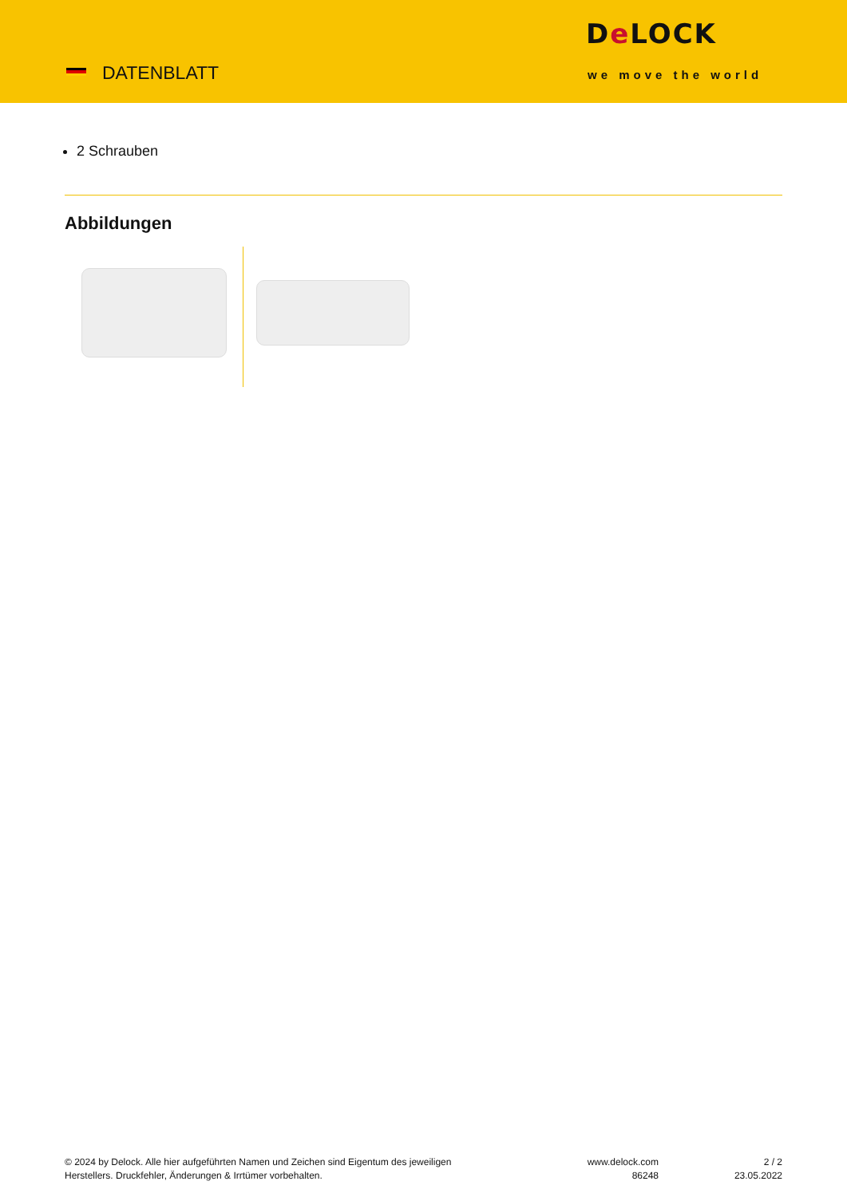DATENBLATT
De LOCK
we move the world
2 Schrauben
Abbildungen
© 2024 by Delock. Alle hier aufgeführten Namen und Zeichen sind Eigentum des jeweiligen
Herstellers. Druckfehler, Änderungen & Irrtümer vorbehalten.
www.delock.com
86248
2 / 2
23.05.2022